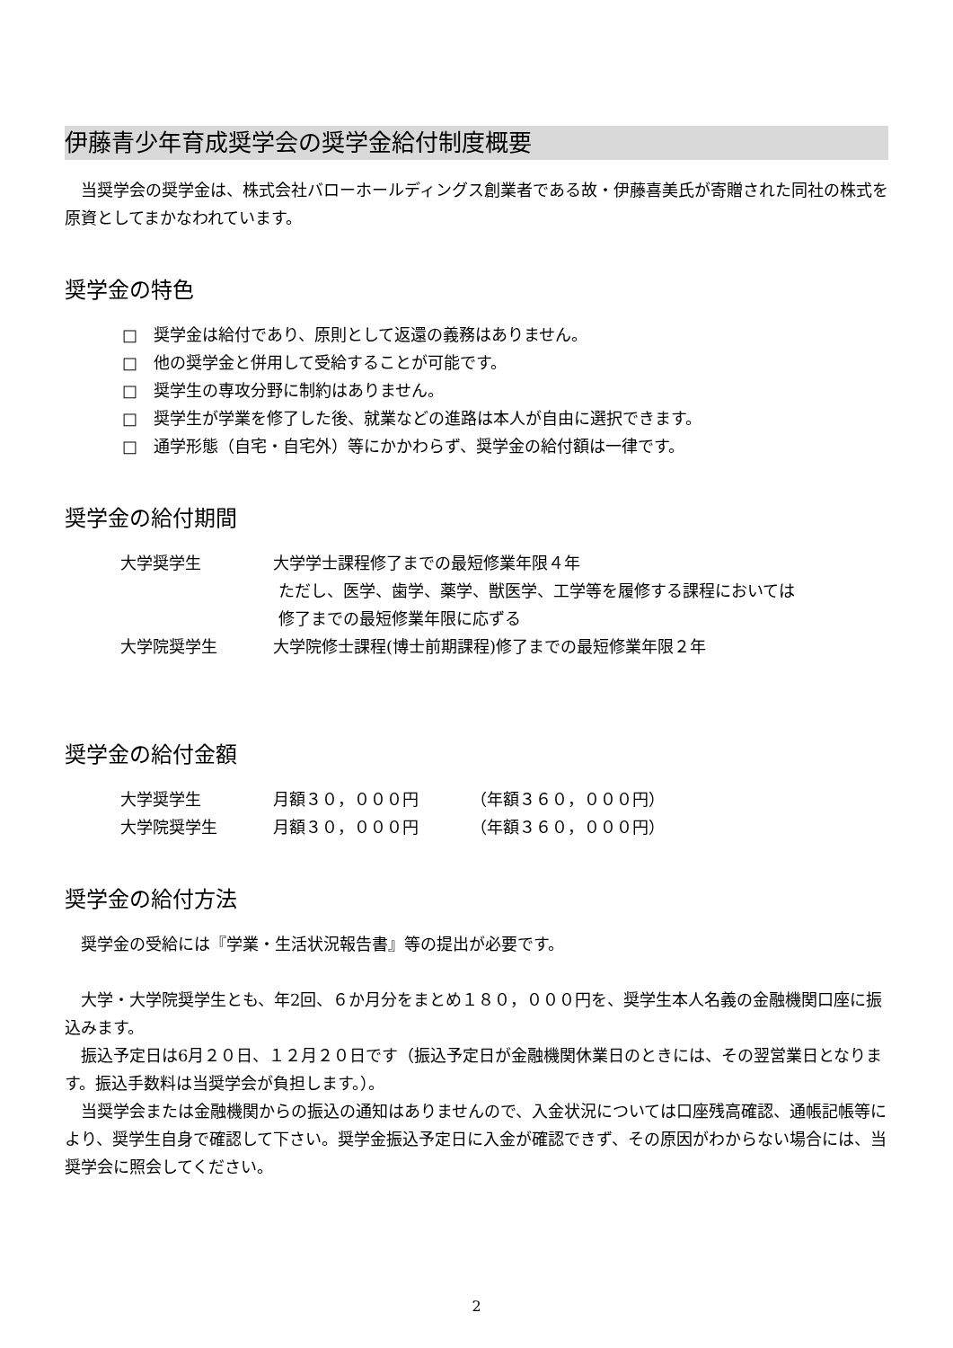伊藤青少年育成奨学会の奨学金給付制度概要
当奨学会の奨学金は、株式会社バローホールディングス創業者である故・伊藤喜美氏が寄贈された同社の株式を原資としてまかなわれています。
奨学金の特色
□　奨学金は給付であり、原則として返還の義務はありません。
□　他の奨学金と併用して受給することが可能です。
□　奨学生の専攻分野に制約はありません。
□　奨学生が学業を修了した後、就業などの進路は本人が自由に選択できます。
□　通学形態（自宅・自宅外）等にかかわらず、奨学金の給付額は一律です。
奨学金の給付期間
| 大学奨学生 | 大学学士課程修了までの最短修業年限４年 ただし、医学、歯学、薬学、獣医学、工学等を履修する課程においては 修了までの最短修業年限に応ずる |
| 大学院奨学生 | 大学院修士課程(博士前期課程)修了までの最短修業年限２年 |
奨学金の給付金額
| 大学奨学生 | 月額３０，０００円 | （年額３６０，０００円） |
| 大学院奨学生 | 月額３０，０００円 | （年額３６０，０００円） |
奨学金の給付方法
奨学金の受給には『学業・生活状況報告書』等の提出が必要です。
大学・大学院奨学生とも、年2回、６か月分をまとめ１８０，０００円を、奨学生本人名義の金融機関口座に振込みます。
振込予定日は6月２０日、１２月２０日です（振込予定日が金融機関休業日のときには、その翌営業日となります。振込手数料は当奨学会が負担します。）。
当奨学会または金融機関からの振込の通知はありませんので、入金状況については口座残高確認、通帳記帳等により、奨学生自身で確認して下さい。奨学金振込予定日に入金が確認できず、その原因がわからない場合には、当奨学会に照会してください。
2